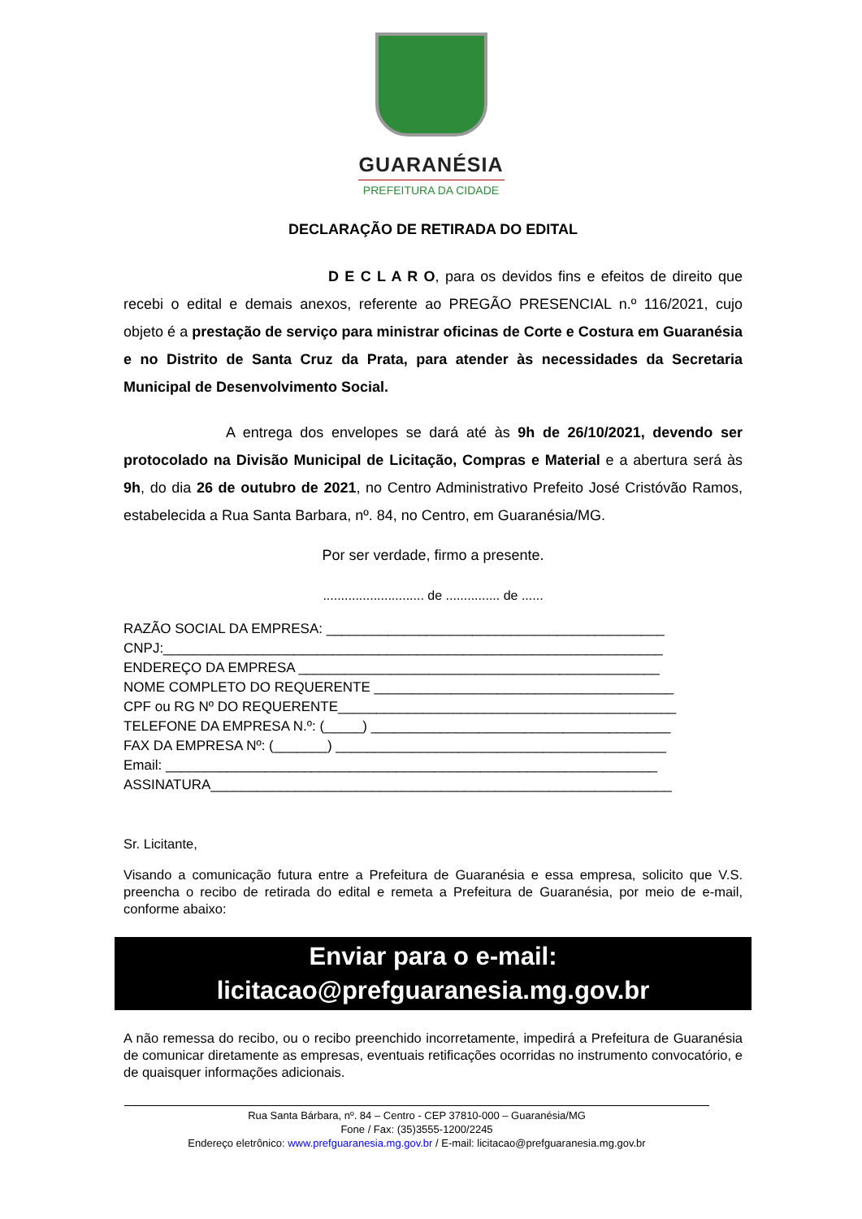GUARANÉSIA
PREFEITURA DA CIDADE
DECLARAÇÃO DE RETIRADA DO EDITAL
D E C L A R O, para os devidos fins e efeitos de direito que recebi o edital e demais anexos, referente ao PREGÃO PRESENCIAL n.º 116/2021, cujo objeto é a prestação de serviço para ministrar oficinas de Corte e Costura em Guaranésia e no Distrito de Santa Cruz da Prata, para atender às necessidades da Secretaria Municipal de Desenvolvimento Social.
A entrega dos envelopes se dará até às 9h de 26/10/2021, devendo ser protocolado na Divisão Municipal de Licitação, Compras e Material e a abertura será às 9h, do dia 26 de outubro de 2021, no Centro Administrativo Prefeito José Cristóvão Ramos, estabelecida a Rua Santa Barbara, nº. 84, no Centro, em Guaranésia/MG.
Por ser verdade, firmo a presente.
............................ de ............... de ......
RAZÃO SOCIAL DA EMPRESA: ____________________________________________ CNPJ:_________________________________________________________________ ENDEREÇO DA EMPRESA _______________________________________________ NOME COMPLETO DO REQUERENTE _______________________________________ CPF ou RG Nº DO REQUERENTE____________________________________________ TELEFONE DA EMPRESA N.º: (_____) _______________________________________ FAX DA EMPRESA Nº: (_______) ___________________________________________ Email: ________________________________________________________________ ASSINATURA____________________________________________________________
Sr. Licitante,
Visando a comunicação futura entre a Prefeitura de Guaranésia e essa empresa, solicito que V.S. preencha o recibo de retirada do edital e remeta a Prefeitura de Guaranésia, por meio de e-mail, conforme abaixo:
Enviar para o e-mail:
licitacao@prefguaranesia.mg.gov.br
A não remessa do recibo, ou o recibo preenchido incorretamente, impedirá a Prefeitura de Guaranésia de comunicar diretamente as empresas, eventuais retificações ocorridas no instrumento convocatório, e de quaisquer informações adicionais.
Rua Santa Bárbara, nº. 84 – Centro - CEP 37810-000 – Guaranésia/MG
Fone / Fax: (35)3555-1200/2245
Endereço eletrônico: www.prefguaranesia.mg.gov.br / E-mail: licitacao@prefguaranesia.mg.gov.br